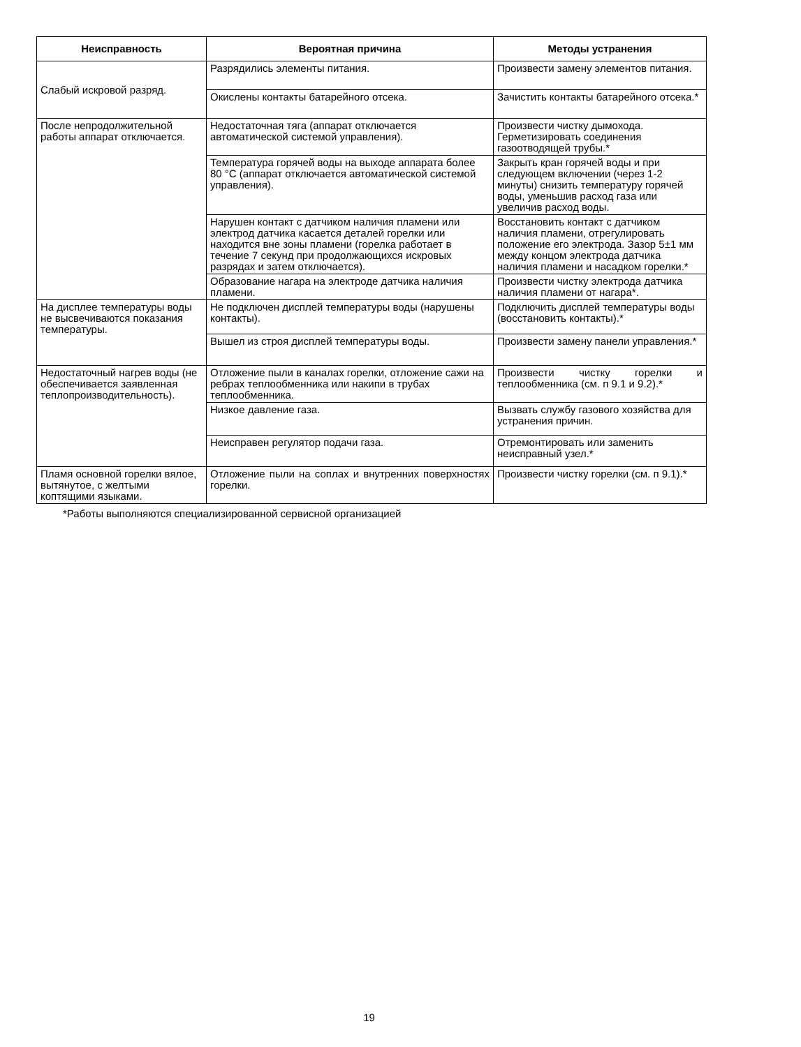| Неисправность | Вероятная причина | Методы устранения |
| --- | --- | --- |
| Слабый искровой разряд. | Разрядились элементы питания. | Произвести замену элементов питания. |
| | Окислены контакты батарейного отсека. | Зачистить контакты батарейного отсека.* |
| После непродолжительной работы аппарат отключается. | Недостаточная тяга (аппарат отключается автоматической системой управления). | Произвести чистку дымохода. Герметизировать соединения газоотводящей трубы.* |
| | Температура горячей воды на выходе аппарата более 80 °С (аппарат отключается автоматической системой управления). | Закрыть кран горячей воды и при следующем включении (через 1-2 минуты) снизить температуру горячей воды, уменьшив расход газа или увеличив расход воды. |
| | Нарушен контакт с датчиком наличия пламени или электрод датчика касается деталей горелки или находится вне зоны пламени (горелка работает в течение 7 секунд при продолжающихся искровых разрядах и затем отключается). | Восстановить контакт с датчиком наличия пламени, отрегулировать положение его электрода. Зазор 5±1 мм между концом электрода датчика наличия пламени и насадком горелки.* |
| | Образование нагара на электроде датчика наличия пламени. | Произвести чистку электрода датчика наличия пламени от нагара*. |
| На дисплее температуры воды не высвечиваются показания температуры. | Не подключен дисплей температуры воды (нарушены контакты). | Подключить дисплей температуры воды (восстановить контакты).* |
| | Вышел из строя дисплей температуры воды. | Произвести замену панели управления.* |
| Недостаточный нагрев воды (не обеспечивается заявленная теплопроизводительность). | Отложение пыли в каналах горелки, отложение сажи на ребрах теплообменника или накипи в трубах теплообменника. | Произвести чистку горелки и теплообменника (см. п 9.1 и 9.2).* |
| | Низкое давление газа. | Вызвать службу газового хозяйства для устранения причин. |
| | Неисправен регулятор подачи газа. | Отремонтировать или заменить неисправный узел.* |
| Пламя основной горелки вялое, вытянутое, с желтыми коптящими языками. | Отложение пыли на соплах и внутренних поверхностях горелки. | Произвести чистку горелки (см. п 9.1).* |
*Работы выполняются специализированной сервисной организацией
19